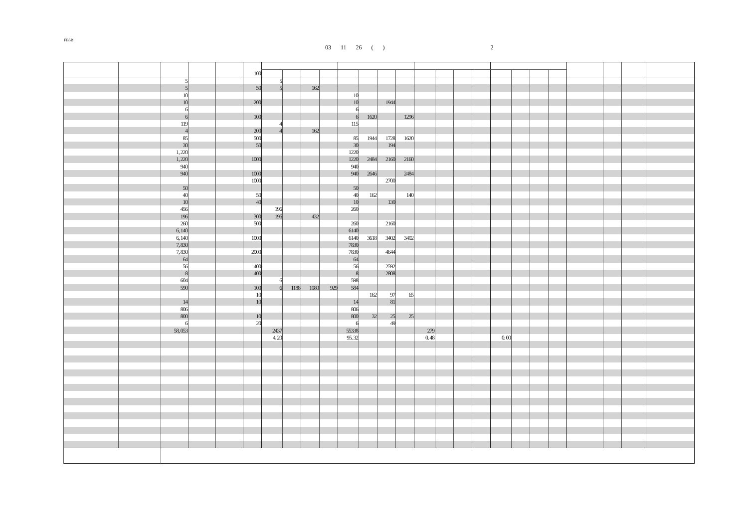FB5B
03 11 26 ( ) 2
| | | | | | 100 | | | | | | | | | | | | | | | | | | | | |
| --- | --- | --- | --- | --- | --- | --- | --- | --- | --- | --- | --- | --- | --- | --- | --- | --- | --- | --- | --- | --- | --- | --- | --- | --- | --- |
| | | 5 | | | | 5 | | | | | | | | | | | | | | | | | | | |
| | | 5 | | | 50 | 5 | | 162 | | | | | | | | | | | | | | | | | |
| | | 10 | | | | | | | | 10 | | | | | | | | | | | | | | | |
| | | 10 | | | 200 | | | | | 10 | | 1944 | | | | | | | | | | | | | |
| | | 6 | | | | | | | | 6 | | | | | | | | | | | | | | | |
| | | 6 | | | 100 | | | | | 6 | 1620 | | 1296 | | | | | | | | | | | | |
| | | 119 | | | | 4 | | | | 115 | | | | | | | | | | | | | | | |
| | | 4 | | | 200 | 4 | | 162 | | | | | | | | | | | | | | | | | |
| | | 85 | | | 500 | | | | | 85 | 1944 | 1728 | 1620 | | | | | | | | | | | | |
| | | 30 | | | 50 | | | | | 30 | | 194 | | | | | | | | | | | | | |
| | | 1, 220 | | | | | | | | 1220 | | | | | | | | | | | | | | | |
| | | 1, 220 | | | 1000 | | | | | 1220 | 2484 | 2160 | 2160 | | | | | | | | | | | | |
| | | 940 | | | | | | | | 940 | | | | | | | | | | | | | | | |
| | | 940 | | | 1000 | | | | | 940 | 2646 | | 2484 | | | | | | | | | | | | |
| | | | | | 1000 | | | | | | | 2700 | | | | | | | | | | | | | |
| | | 50 | | | | | | | | 50 | | | | | | | | | | | | | | | |
| | | 40 | | | 50 | | | | | 40 | 162 | | 140 | | | | | | | | | | | | |
| | | 10 | | | 40 | | | | | 10 | | 130 | | | | | | | | | | | | | |
| | | 456 | | | | 196 | | | | 260 | | | | | | | | | | | | | | | |
| | | 196 | | | 300 | 196 | | 432 | | | | | | | | | | | | | | | | | |
| | | 260 | | | 500 | | | | | 260 | | 2160 | | | | | | | | | | | | | |
| | | 6, 140 | | | | | | | | 6140 | | | | | | | | | | | | | | | |
| | | 6, 140 | | | 1000 | | | | | 6140 | 3618 | 3402 | 3402 | | | | | | | | | | | | |
| | | 7, 830 | | | | | | | | 7830 | | | | | | | | | | | | | | | |
| | | 7, 830 | | | 2000 | | | | | 7830 | | 4644 | | | | | | | | | | | | | |
| | | 64 | | | | | | | | 64 | | | | | | | | | | | | | | | |
| | | 56 | | | 400 | | | | | 56 | | 2592 | | | | | | | | | | | | | |
| | | 8 | | | 400 | | | | | 8 | | 2808 | | | | | | | | | | | | | |
| | | 604 | | | | 6 | | | | 598 | | | | | | | | | | | | | | | |
| | | 590 | | | 100 | 6 | 1188 | 1080 | 929 | 584 | | | | | | | | | | | | | | | |
| | | | | | 10 | | | | | | 162 | 97 | 65 | | | | | | | | | | | | |
| | | 14 | | | 10 | | | | | 14 | | 81 | | | | | | | | | | | | | |
| | | 806 | | | | | | | | 806 | | | | | | | | | | | | | | | |
| | | 800 | | | 10 | | | | | 800 | 32 | 25 | 25 | | | | | | | | | | | | |
| | | 6 | | | 20 | | | | | 6 | | 49 | | | | | | | | | | | | | |
| | | 58, 053 | | | | 2437 | | | | 55338 | | | | 279 | | | | | | | | | | | |
| | | | | | | 4. 20 | | | | 95. 32 | | | | 0. 48 | | | | 0. 00 | | | | | | | |